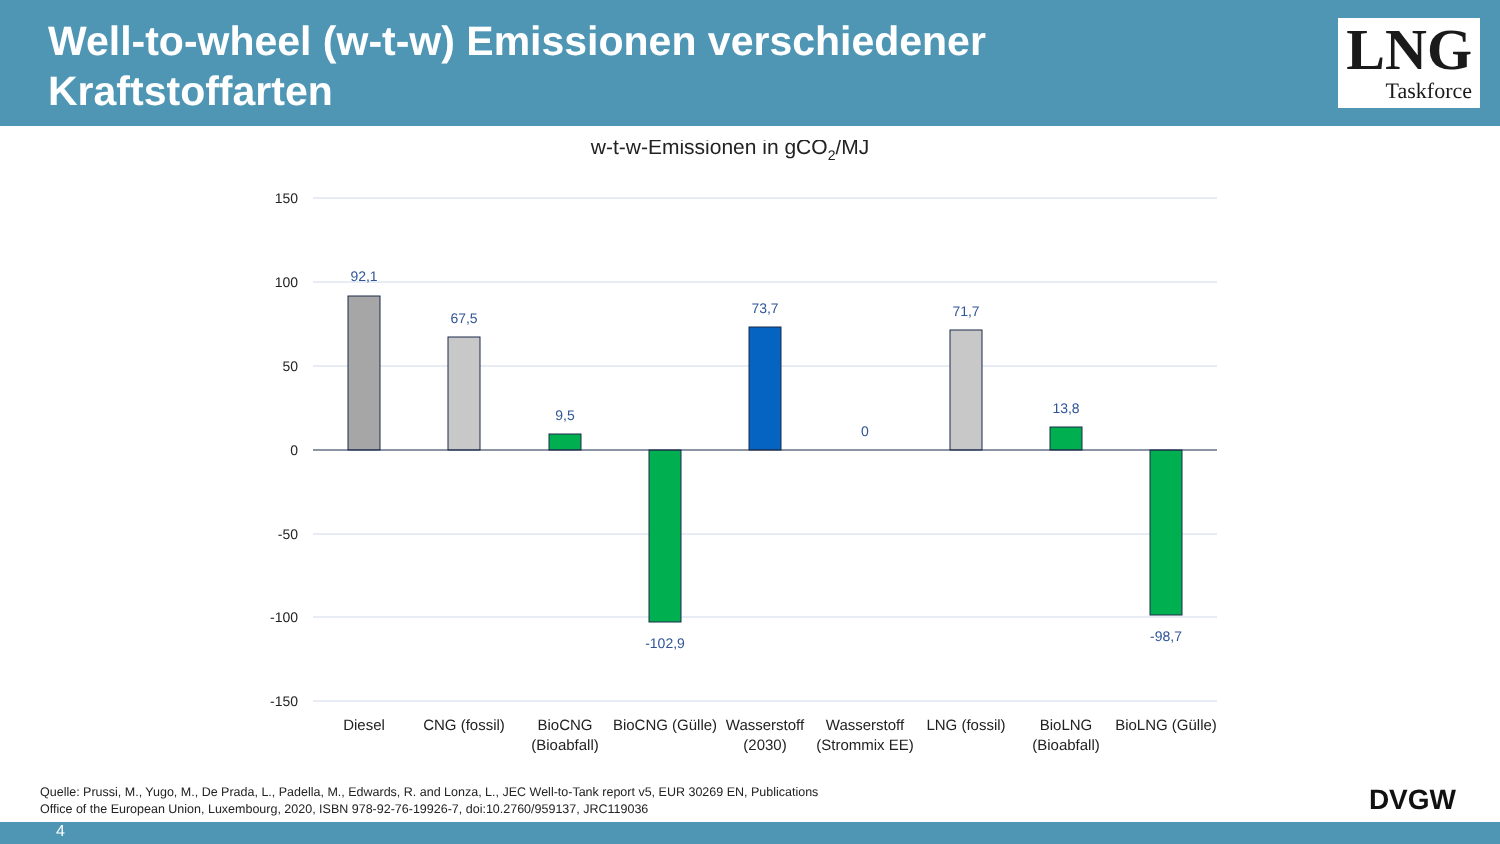Well-to-wheel (w-t-w) Emissionen verschiedener Kraftstoffarten
LNG
Taskforce
w-t-w-Emissionen in gCO2/MJ
150
100
50
0
-50
-100
-150
92,1
67,5
9,5
-102,9
73,7
0
71,7
13,8
-98,7
Diesel
CNG (fossil)
BioCNG
(Bioabfall)
BioCNG (Gülle)
Wasserstoff
(2030)
Wasserstoff
(Strommix EE)
LNG (fossil)
BioLNG
(Bioabfall)
BioLNG (Gülle)
Quelle: Prussi, M., Yugo, M., De Prada, L., Padella, M., Edwards, R. and Lonza, L., JEC Well-to-Tank report v5, EUR 30269 EN, Publications
Office of the European Union, Luxembourg, 2020, ISBN 978-92-76-19926-7, doi:10.2760/959137, JRC119036
DVGW
4